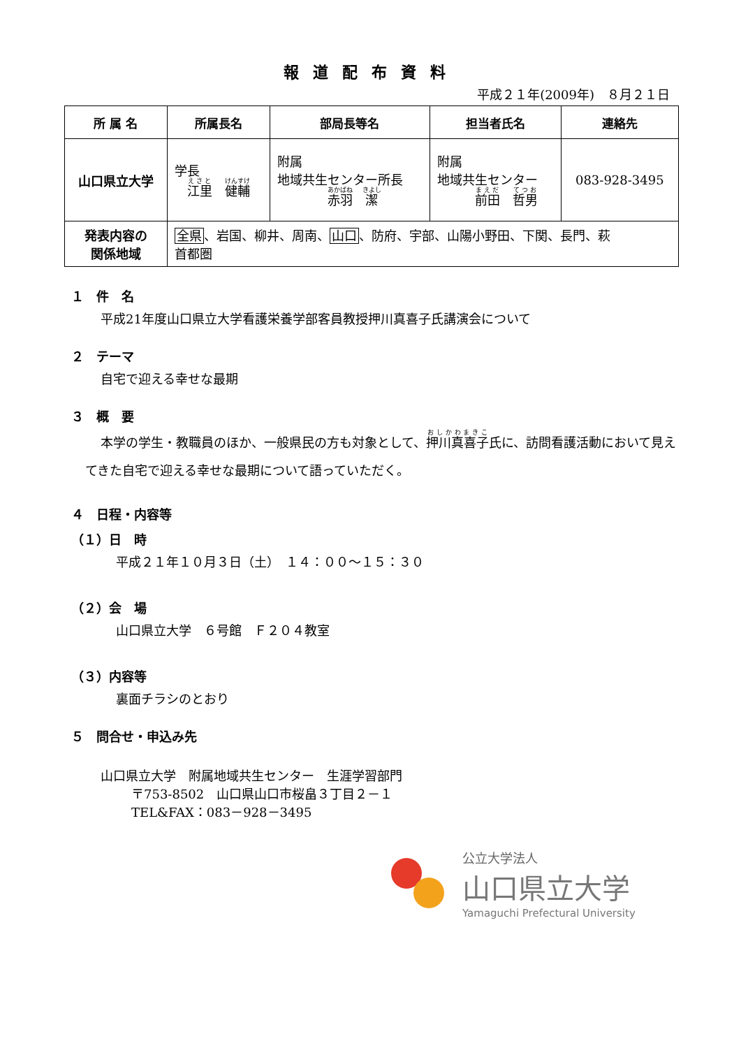報道配布資料
平成２１年(2009年)　８月２１日
| 所 属 名 | 所属長名 | 部局長等名 | 担当者氏名 | 連絡先 |
| --- | --- | --- | --- | --- |
| 山口県立大学 | 学長 江里 健輔 | 附属 地域共生センター所長 赤羽 潔 | 附属 地域共生センター 前田 哲男 | 083-928-3495 |
| 発表内容の 関係地域 | 全県 、岩国、柳井、周南、 山口 、防府、宇部、山陽小野田、下関、長門、萩 首都圏 | | | |
１　件　名
平成21年度山口県立大学看護栄養学部客員教授押川真喜子氏講演会について
２　テーマ
自宅で迎える幸せな最期
３　概　要
本学の学生・教職員のほか、一般県民の方も対象として、押川真喜子氏に、訪問看護活動において見えてきた自宅で迎える幸せな最期について語っていただく。
４　日程・内容等
（１）日　時
平成２１年１０月３日（土）　１４：００～１５：３０
（２）会　場
山口県立大学　６号館　Ｆ２０４教室
（３）内容等
裏面チラシのとおり
５　問合せ・申込み先
山口県立大学　附属地域共生センター　生涯学習部門
〒753-8502　山口県山口市桜畠３丁目２－１
TEL&FAX：083－928－3495
公立大学法人
山口県立大学
Yamaguchi Prefectural University